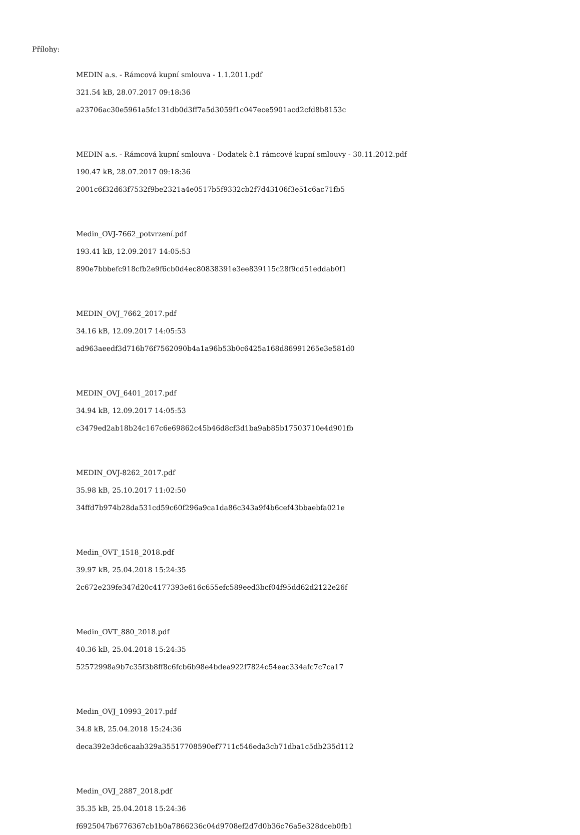Přílohy:
MEDIN a.s. - Rámcová kupní smlouva - 1.1.2011.pdf
321.54 kB, 28.07.2017 09:18:36
a23706ac30e5961a5fc131db0d3ff7a5d3059f1c047ece5901acd2cfd8b8153c
MEDIN a.s. - Rámcová kupní smlouva - Dodatek č.1 rámcové kupní smlouvy - 30.11.2012.pdf
190.47 kB, 28.07.2017 09:18:36
2001c6f32d63f7532f9be2321a4e0517b5f9332cb2f7d43106f3e51c6ac71fb5
Medin_OVJ-7662_potvrzení.pdf
193.41 kB, 12.09.2017 14:05:53
890e7bbbefc918cfb2e9f6cb0d4ec80838391e3ee839115c28f9cd51eddab0f1
MEDIN_OVJ_7662_2017.pdf
34.16 kB, 12.09.2017 14:05:53
ad963aeedf3d716b76f7562090b4a1a96b53b0c6425a168d86991265e3e581d0
MEDIN_OVJ_6401_2017.pdf
34.94 kB, 12.09.2017 14:05:53
c3479ed2ab18b24c167c6e69862c45b46d8cf3d1ba9ab85b17503710e4d901fb
MEDIN_OVJ-8262_2017.pdf
35.98 kB, 25.10.2017 11:02:50
34ffd7b974b28da531cd59c60f296a9ca1da86c343a9f4b6cef43bbaebfa021e
Medin_OVT_1518_2018.pdf
39.97 kB, 25.04.2018 15:24:35
2c672e239fe347d20c4177393e616c655efc589eed3bcf04f95dd62d2122e26f
Medin_OVT_880_2018.pdf
40.36 kB, 25.04.2018 15:24:35
52572998a9b7c35f3b8ff8c6fcb6b98e4bdea922f7824c54eac334afc7c7ca17
Medin_OVJ_10993_2017.pdf
34.8 kB, 25.04.2018 15:24:36
deca392e3dc6caab329a35517708590ef7711c546eda3cb71dba1c5db235d112
Medin_OVJ_2887_2018.pdf
35.35 kB, 25.04.2018 15:24:36
f6925047b6776367cb1b0a7866236c04d9708ef2d7d0b36c76a5e328dceb0fb1